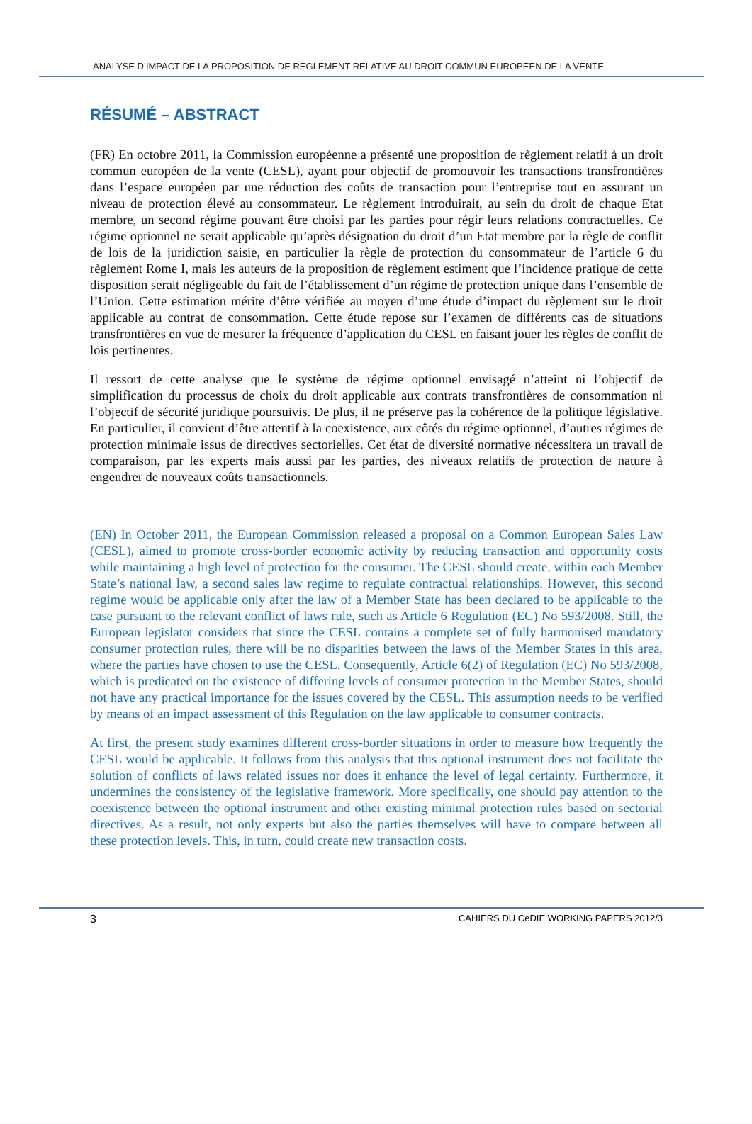ANALYSE D’IMPACT DE LA PROPOSITION DE RÈGLEMENT RELATIVE AU DROIT COMMUN EUROPÉEN DE LA VENTE
RÉSUMÉ – ABSTRACT
(FR) En octobre 2011, la Commission européenne a présenté une proposition de règlement relatif à un droit commun européen de la vente (CESL), ayant pour objectif de promouvoir les transactions transfrontières dans l’espace européen par une réduction des coûts de transaction pour l’entreprise tout en assurant un niveau de protection élevé au consommateur. Le règlement introduirait, au sein du droit de chaque Etat membre, un second régime pouvant être choisi par les parties pour régir leurs relations contractuelles. Ce régime optionnel ne serait applicable qu’après désignation du droit d’un Etat membre par la règle de conflit de lois de la juridiction saisie, en particulier la règle de protection du consommateur de l’article 6 du règlement Rome I, mais les auteurs de la proposition de règlement estiment que l’incidence pratique de cette disposition serait négligeable du fait de l’établissement d’un régime de protection unique dans l’ensemble de l’Union. Cette estimation mérite d’être vérifiée au moyen d’une étude d’impact du règlement sur le droit applicable au contrat de consommation. Cette étude repose sur l’examen de différents cas de situations transfrontières en vue de mesurer la fréquence d’application du CESL en faisant jouer les règles de conflit de lois pertinentes.
Il ressort de cette analyse que le système de régime optionnel envisagé n’atteint ni l’objectif de simplification du processus de choix du droit applicable aux contrats transfrontières de consommation ni l’objectif de sécurité juridique poursuivis. De plus, il ne préserve pas la cohérence de la politique législative. En particulier, il convient d’être attentif à la coexistence, aux côtés du régime optionnel, d’autres régimes de protection minimale issus de directives sectorielles. Cet état de diversité normative nécessitera un travail de comparaison, par les experts mais aussi par les parties, des niveaux relatifs de protection de nature à engendrer de nouveaux coûts transactionnels.
(EN) In October 2011, the European Commission released a proposal on a Common European Sales Law (CESL), aimed to promote cross-border economic activity by reducing transaction and opportunity costs while maintaining a high level of protection for the consumer. The CESL should create, within each Member State’s national law, a second sales law regime to regulate contractual relationships. However, this second regime would be applicable only after the law of a Member State has been declared to be applicable to the case pursuant to the relevant conflict of laws rule, such as Article 6 Regulation (EC) No 593/2008. Still, the European legislator considers that since the CESL contains a complete set of fully harmonised mandatory consumer protection rules, there will be no disparities between the laws of the Member States in this area, where the parties have chosen to use the CESL. Consequently, Article 6(2) of Regulation (EC) No 593/2008, which is predicated on the existence of differing levels of consumer protection in the Member States, should not have any practical importance for the issues covered by the CESL. This assumption needs to be verified by means of an impact assessment of this Regulation on the law applicable to consumer contracts.
At first, the present study examines different cross-border situations in order to measure how frequently the CESL would be applicable. It follows from this analysis that this optional instrument does not facilitate the solution of conflicts of laws related issues nor does it enhance the level of legal certainty. Furthermore, it undermines the consistency of the legislative framework. More specifically, one should pay attention to the coexistence between the optional instrument and other existing minimal protection rules based on sectorial directives. As a result, not only experts but also the parties themselves will have to compare between all these protection levels. This, in turn, could create new transaction costs.
3 CAHIERS DU CeDIE WORKING PAPERS 2012/3